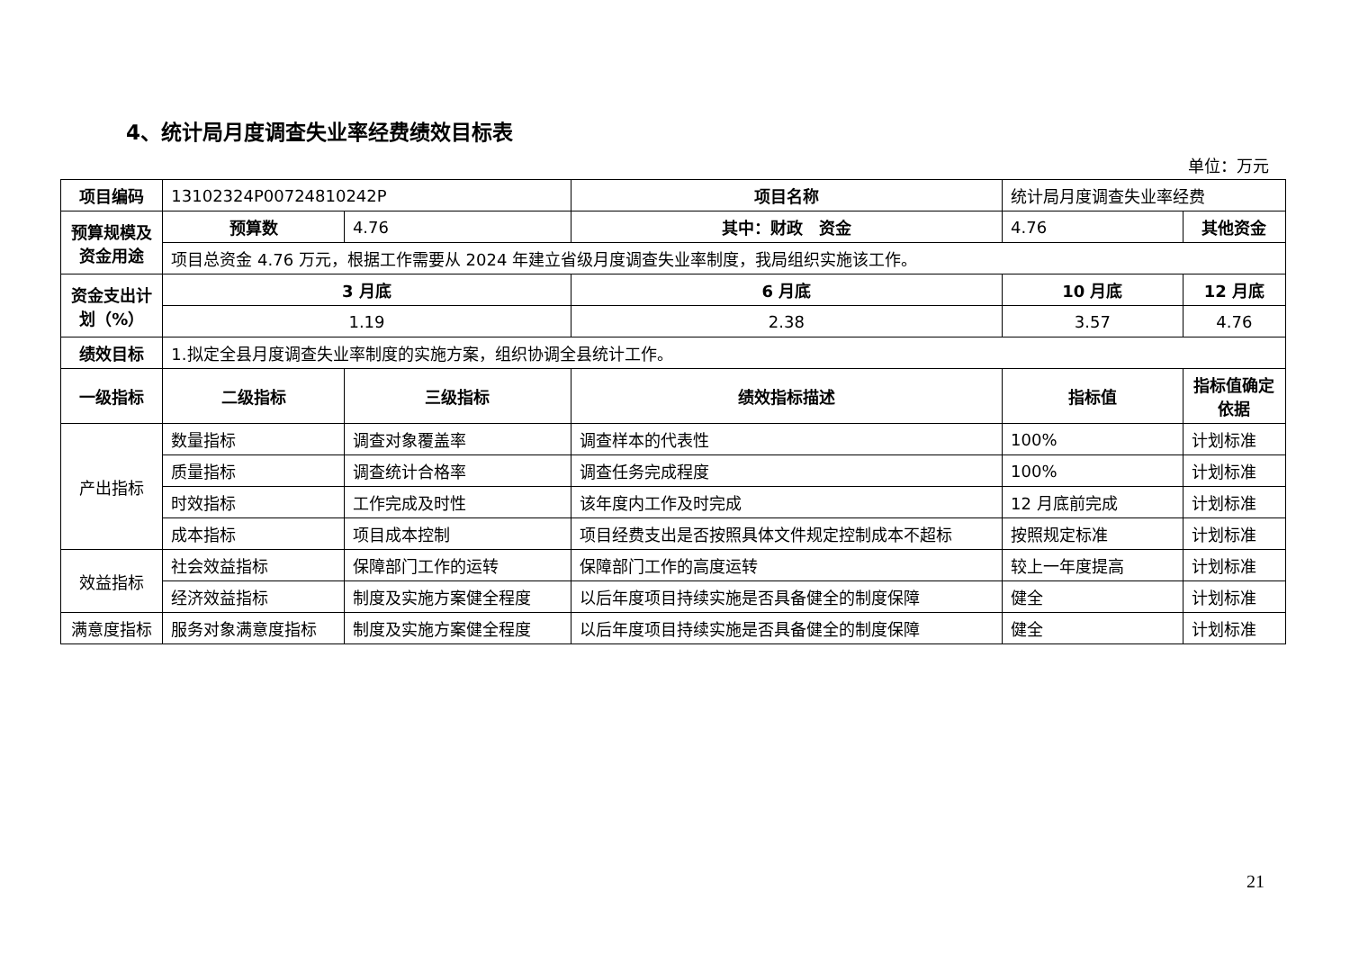4、统计局月度调查失业率经费绩效目标表
单位：万元
| 项目编码 | 13102324P00724810242P | | 项目名称 | 统计局月度调查失业率经费 | |
| 预算规模及资金用途 | 预算数 | 4.76 | 其中：财政 资金 | 4.76 | 其他资金 |
| | 项目总资金 4.76 万元，根据工作需要从 2024 年建立省级月度调查失业率制度，我局组织实施该工作。 | | | | |
| 资金支出计划（%） | 3 月底 | | 6 月底 | 10 月底 | 12 月底 |
| | 1.19 | | 2.38 | 3.57 | 4.76 |
| 绩效目标 | 1.拟定全县月度调查失业率制度的实施方案，组织协调全县统计工作。 | | | | |
| 一级指标 | 二级指标 | 三级指标 | 绩效指标描述 | 指标值 | 指标值确定依据 |
| 产出指标 | 数量指标 | 调查对象覆盖率 | 调查样本的代表性 | 100% | 计划标准 |
| | 质量指标 | 调查统计合格率 | 调查任务完成程度 | 100% | 计划标准 |
| | 时效指标 | 工作完成及时性 | 该年度内工作及时完成 | 12 月底前完成 | 计划标准 |
| | 成本指标 | 项目成本控制 | 项目经费支出是否按照具体文件规定控制成本不超标 | 按照规定标准 | 计划标准 |
| 效益指标 | 社会效益指标 | 保障部门工作的运转 | 保障部门工作的高度运转 | 较上一年度提高 | 计划标准 |
| | 经济效益指标 | 制度及实施方案健全程度 | 以后年度项目持续实施是否具备健全的制度保障 | 健全 | 计划标准 |
| 满意度指标 | 服务对象满意度指标 | 制度及实施方案健全程度 | 以后年度项目持续实施是否具备健全的制度保障 | 健全 | 计划标准 |
21